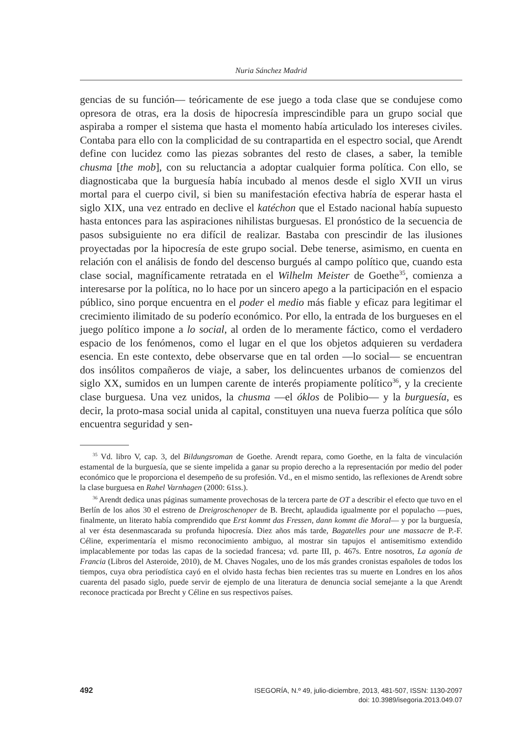Nuria Sánchez Madrid
gencias de su función— teóricamente de ese juego a toda clase que se condujese como opresora de otras, era la dosis de hipocresía imprescindible para un grupo social que aspiraba a romper el sistema que hasta el momento había articulado los intereses civiles. Contaba para ello con la complicidad de su contrapartida en el espectro social, que Arendt define con lucidez como las piezas sobrantes del resto de clases, a saber, la temible chusma [the mob], con su reluctancia a adoptar cualquier forma política. Con ello, se diagnosticaba que la burguesía había incubado al menos desde el siglo XVII un virus mortal para el cuerpo civil, si bien su manifestación efectiva habría de esperar hasta el siglo XIX, una vez entrado en declive el katéchon que el Estado nacional había supuesto hasta entonces para las aspiraciones nihilistas burguesas. El pronóstico de la secuencia de pasos subsiguiente no era difícil de realizar. Bastaba con prescindir de las ilusiones proyectadas por la hipocresía de este grupo social. Debe tenerse, asimismo, en cuenta en relación con el análisis de fondo del descenso burgués al campo político que, cuando esta clase social, magníficamente retratada en el Wilhelm Meister de Goethe<sup>35</sup>, comienza a interesarse por la política, no lo hace por un sincero apego a la participación en el espacio público, sino porque encuentra en el poder el medio más fiable y eficaz para legitimar el crecimiento ilimitado de su poderío económico. Por ello, la entrada de los burgueses en el juego político impone a lo social, al orden de lo meramente fáctico, como el verdadero espacio de los fenómenos, como el lugar en el que los objetos adquieren su verdadera esencia. En este contexto, debe observarse que en tal orden —lo social— se encuentran dos insólitos compañeros de viaje, a saber, los delincuentes urbanos de comienzos del siglo XX, sumidos en un lumpen carente de interés propiamente político<sup>36</sup>, y la creciente clase burguesa. Una vez unidos, la chusma —el óklos de Polibio— y la burguesía, es decir, la proto-masa social unida al capital, constituyen una nueva fuerza política que sólo encuentra seguridad y sen-
<sup>35</sup> Vd. libro V, cap. 3, del Bildungsroman de Goethe. Arendt repara, como Goethe, en la falta de vinculación estamental de la burguesía, que se siente impelida a ganar su propio derecho a la representación por medio del poder económico que le proporciona el desempeño de su profesión. Vd., en el mismo sentido, las reflexiones de Arendt sobre la clase burguesa en Rahel Varnhagen (2000: 61ss.).
<sup>36</sup> Arendt dedica unas páginas sumamente provechosas de la tercera parte de OT a describir el efecto que tuvo en el Berlín de los años 30 el estreno de Dreigroschenoper de B. Brecht, aplaudida igualmente por el populacho —pues, finalmente, un literato había comprendido que Erst kommt das Fressen, dann kommt die Moral— y por la burguesía, al ver ésta desenmascarada su profunda hipocresía. Diez años más tarde, Bagatelles pour une massacre de P.-F. Céline, experimentaría el mismo reconocimiento ambiguo, al mostrar sin tapujos el antisemitismo extendido implacablemente por todas las capas de la sociedad francesa; vd. parte III, p. 467s. Entre nosotros, La agonía de Francia (Libros del Asteroide, 2010), de M. Chaves Nogales, uno de los más grandes cronistas españoles de todos los tiempos, cuya obra periodística cayó en el olvido hasta fechas bien recientes tras su muerte en Londres en los años cuarenta del pasado siglo, puede servir de ejemplo de una literatura de denuncia social semejante a la que Arendt reconoce practicada por Brecht y Céline en sus respectivos países.
492
ISEGORÍA, N.º 49, julio-diciembre, 2013, 481-507, ISSN: 1130-2097
doi: 10.3989/isegoria.2013.049.07